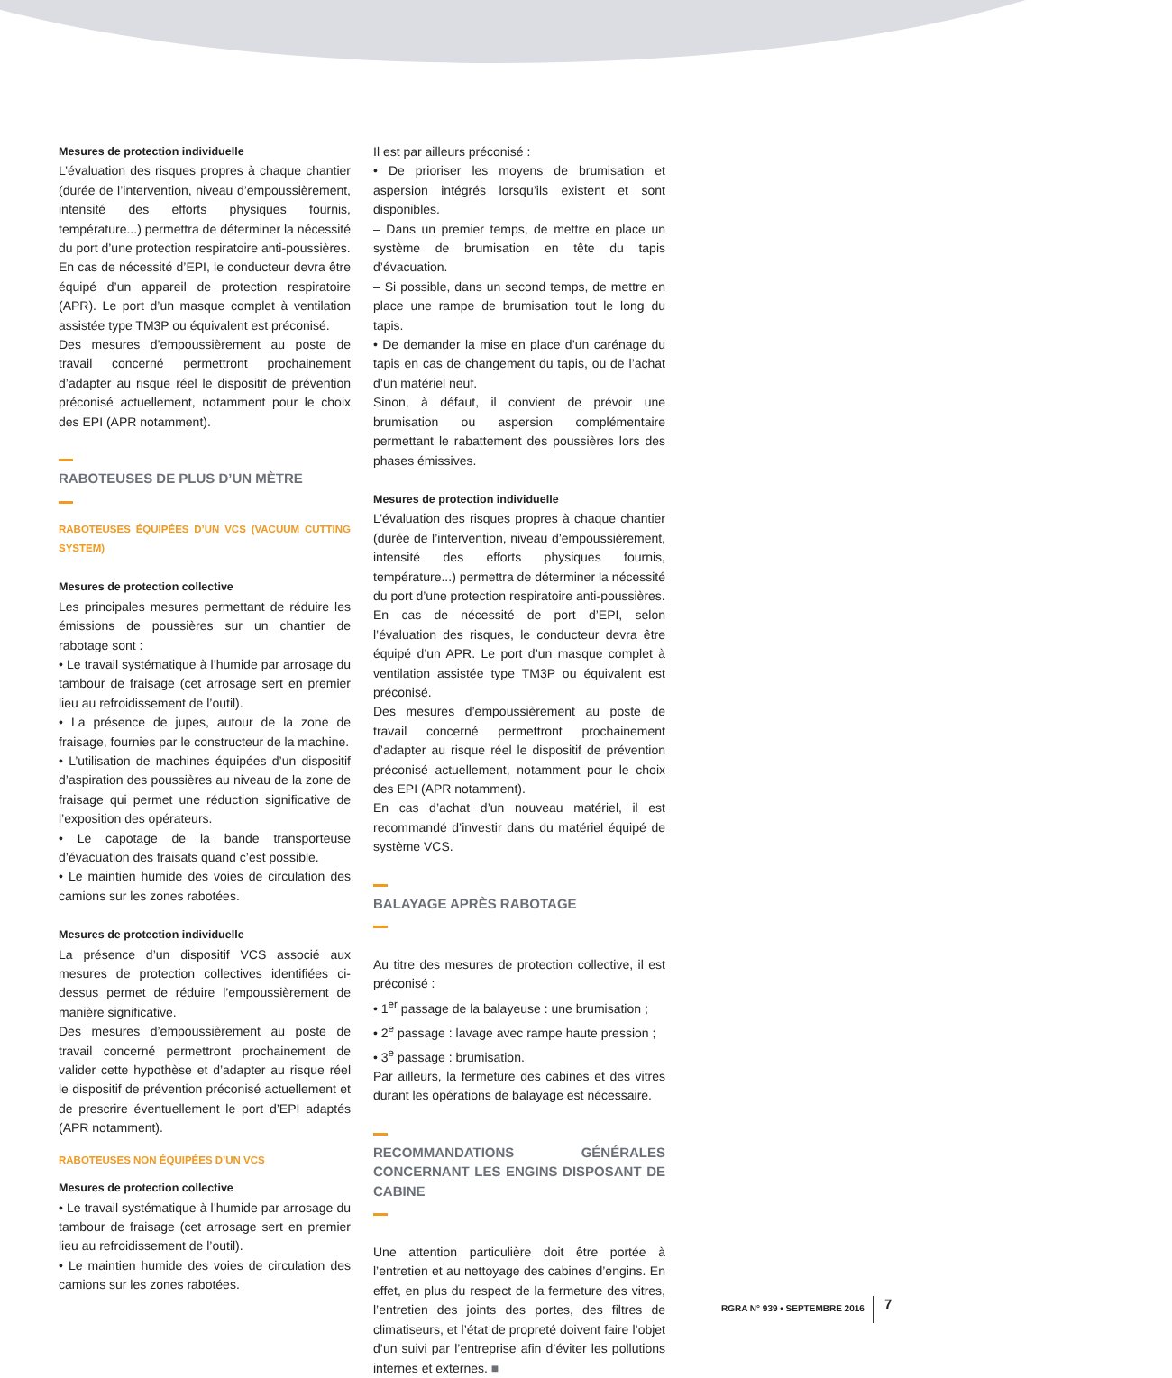Mesures de protection individuelle
L’évaluation des risques propres à chaque chantier (durée de l’intervention, niveau d’empoussièrement, intensité des efforts physiques fournis, température...) permettra de déterminer la nécessité du port d’une protection respiratoire anti-poussières.
En cas de nécessité d’EPI, le conducteur devra être équipé d’un appareil de protection respiratoire (APR). Le port d’un masque complet à ventilation assistée type TM3P ou équivalent est préconisé.
Des mesures d’empoussièrement au poste de travail concerné permettront prochainement d’adapter au risque réel le dispositif de prévention préconisé actuellement, notamment pour le choix des EPI (APR notamment).
RABOTEUSES DE PLUS D’UN MÈTRE
RABOTEUSES ÉQUIPÉES D’UN VCS (VACUUM CUTTING SYSTEM)
Mesures de protection collective
Les principales mesures permettant de réduire les émissions de poussières sur un chantier de rabotage sont :
• Le travail systématique à l’humide par arrosage du tambour de fraisage (cet arrosage sert en premier lieu au refroidissement de l’outil).
• La présence de jupes, autour de la zone de fraisage, fournies par le constructeur de la machine.
• L’utilisation de machines équipées d’un dispositif d’aspiration des poussières au niveau de la zone de fraisage qui permet une réduction significative de l’exposition des opérateurs.
• Le capotage de la bande transporteuse d’évacuation des fraisats quand c’est possible.
• Le maintien humide des voies de circulation des camions sur les zones rabotées.
Mesures de protection individuelle
La présence d’un dispositif VCS associé aux mesures de protection collectives identifiées ci-dessus permet de réduire l’empoussièrement de manière significative.
Des mesures d’empoussièrement au poste de travail concerné permettront prochainement de valider cette hypothèse et d’adapter au risque réel le dispositif de prévention préconisé actuellement et de prescrire éventuellement le port d’EPI adaptés (APR notamment).
RABOTEUSES NON ÉQUIPÉES D’UN VCS
Mesures de protection collective
• Le travail systématique à l’humide par arrosage du tambour de fraisage (cet arrosage sert en premier lieu au refroidissement de l’outil).
• Le maintien humide des voies de circulation des camions sur les zones rabotées.
Il est par ailleurs préconisé :
• De prioriser les moyens de brumisation et aspersion intégrés lorsqu’ils existent et sont disponibles.
– Dans un premier temps, de mettre en place un système de brumisation en tête du tapis d’évacuation.
– Si possible, dans un second temps, de mettre en place une rampe de brumisation tout le long du tapis.
• De demander la mise en place d’un carénage du tapis en cas de changement du tapis, ou de l’achat d’un matériel neuf.
Sinon, à défaut, il convient de prévoir une brumisation ou aspersion complémentaire permettant le rabattement des poussières lors des phases émissives.
Mesures de protection individuelle
L’évaluation des risques propres à chaque chantier (durée de l’intervention, niveau d’empoussièrement, intensité des efforts physiques fournis, température...) permettra de déterminer la nécessité du port d’une protection respiratoire anti-poussières.
En cas de nécessité de port d’EPI, selon l’évaluation des risques, le conducteur devra être équipé d’un APR. Le port d’un masque complet à ventilation assistée type TM3P ou équivalent est préconisé.
Des mesures d’empoussièrement au poste de travail concerné permettront prochainement d’adapter au risque réel le dispositif de prévention préconisé actuellement, notamment pour le choix des EPI (APR notamment).
En cas d’achat d’un nouveau matériel, il est recommandé d’investir dans du matériel équipé de système VCS.
BALAYAGE APRÈS RABOTAGE
Au titre des mesures de protection collective, il est préconisé :
• 1<sup>er</sup> passage de la balayeuse : une brumisation ;
• 2<sup>e</sup> passage : lavage avec rampe haute pression ;
• 3<sup>e</sup> passage : brumisation.
Par ailleurs, la fermeture des cabines et des vitres durant les opérations de balayage est nécessaire.
RECOMMANDATIONS GÉNÉRALES CONCERNANT LES ENGINS DISPOSANT DE CABINE
Une attention particulière doit être portée à l’entretien et au nettoyage des cabines d’engins. En effet, en plus du respect de la fermeture des vitres, l’entretien des joints des portes, des filtres de climatiseurs, et l’état de propreté doivent faire l’objet d’un suivi par l’entreprise afin d’éviter les pollutions internes et externes. ■
RGRA N° 939 • SEPTEMBRE 2016 7